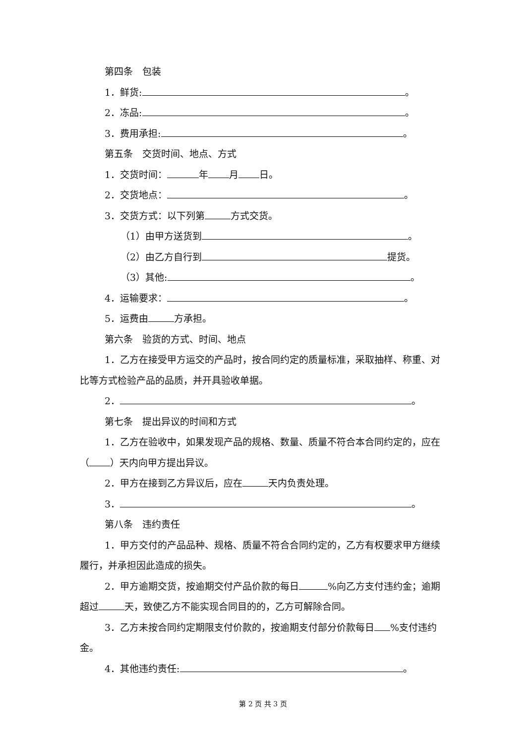第四条　包装
1．鲜货: 。
2．冻品: 。
3．费用承担: 。
第五条　交货时间、地点、方式
1．交货时间： 年 月 日。
2．交货地点： 。
3．交货方式：以下列第 方式交货。
（1）由甲方送货到 。
（2）由乙方自行到 提货。
（3）其他: 。
4．运输要求： 。
5．运费由 方承担。
第六条　验货的方式、时间、地点
1．乙方在接受甲方运交的产品时，按合同约定的质量标准，采取抽样、称重、对比等方式检验产品的品质，并开具验收单据。
2． 。
第七条　提出异议的时间和方式
1．乙方在验收中，如果发现产品的规格、数量、质量不符合本合同约定的，应在（ ）天内向甲方提出异议。
2．甲方在接到乙方异议后，应在 天内负责处理。
3． 。
第八条　违约责任
1．甲方交付的产品品种、规格、质量不符合合同约定的，乙方有权要求甲方继续履行，并承担因此造成的损失。
2．甲方逾期交货，按逾期交付产品价款的每日 %向乙方支付违约金；逾期超过 天，致使乙方不能实现合同目的的，乙方可解除合同。
3．乙方未按合同约定期限支付价款的，按逾期支付部分价款每日 %支付违约金。
4．其他违约责任: 。
第 2 页 共 3 页